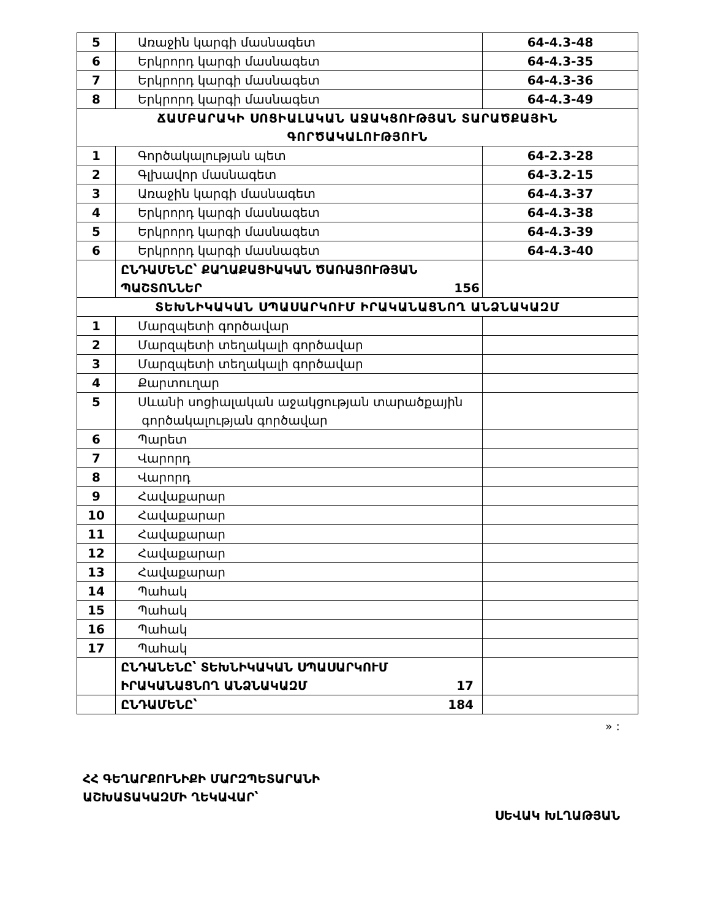| 5 | Առաջին կարգի մասնագետ | 64-4.3-48 |
| 6 | Երկրորդ կարգի մասնագետ | 64-4.3-35 |
| 7 | Երկրորդ կարգի մասնագետ | 64-4.3-36 |
| 8 | Երկրորդ կարգի մասնագետ | 64-4.3-49 |
| ՃԱՄԲԱՐԱԿԻ ՍՈՑԻԱԼԱԿԱՆ ԱՋԱԿՑՈՒԹՅԱՆ ՏԱՐԱԾՔԱՅԻՆ ԳՈՐԾԱԿԱԼՈՒԹՅՈՒՆ | | |
| 1 | Գործակալության պետ | 64-2.3-28 |
| 2 | Գլխավոր մասնագետ | 64-3.2-15 |
| 3 | Առաջին կարգի մասնագետ | 64-4.3-37 |
| 4 | Երկրորդ կարգի մասնագետ | 64-4.3-38 |
| 5 | Երկրորդ կարգի մասնագետ | 64-4.3-39 |
| 6 | Երկրորդ կարգի մասնագետ | 64-4.3-40 |
| | ԸՆԴԱՄԵՆԸ՝ ՔԱՂԱՔԱՑԻԱԿԱՆ ԾԱՌԱՅՈՒԹՅԱՆ ՊԱՇՏՈՆՆԵՐ 156 | |
| ՏԵԽՆԻԿԱԿԱՆ ՍՊԱՍԱՐԿՈՒՄ ԻՐԱԿԱՆԱՑՆՈՂ ԱՆՁՆԱԿԱԶՄ | | |
| 1 | Մարզպետի գործավար | |
| 2 | Մարզպետի տեղակալի գործավար | |
| 3 | Մարզպետի տեղակալի գործավար | |
| 4 | Քարտուղար | |
| 5 | Սևանի սոցիալական աջակցության տարածքային գործակալության գործավար | |
| 6 | Պարետ | |
| 7 | Վարորդ | |
| 8 | Վարորդ | |
| 9 | Հավաքարար | |
| 10 | Հավաքարար | |
| 11 | Հավաքարար | |
| 12 | Հավաքարար | |
| 13 | Հավաքարար | |
| 14 | Պահակ | |
| 15 | Պահակ | |
| 16 | Պահակ | |
| 17 | Պահակ | |
| | ԸՆԴԱՆԵՆԸ՝ ՏԵԽՆԻԿԱԿԱՆ ՍՊԱՍԱՐԿՈՒՄ ԻՐԱԿԱՆԱՑՆՈՂ ԱՆՁՆԱԿԱԶՄ 17 | |
| | ԸՆԴԱՄԵՆԸ՝ 184 | |
» :
ՀՀ ԳԵՂԱՐՔՈՒՆԻՔԻ ՄԱՐԶՊԵՏԱՐԱՆԻ
ԱՇԽԱՏԱԿԱԶՄԻ ՂԵԿԱՎԱՐ՝
ՍԵՎԱԿ ԽԼՂԱԹՅԱՆ